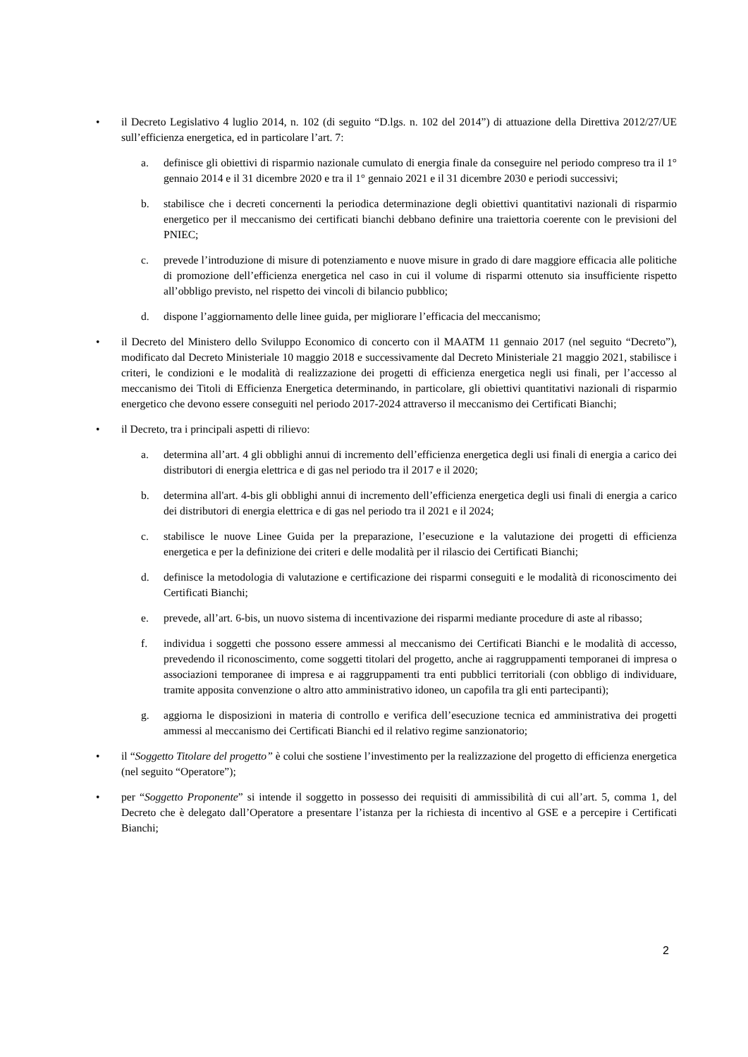• il Decreto Legislativo 4 luglio 2014, n. 102 (di seguito “D.lgs. n. 102 del 2014”) di attuazione della Direttiva 2012/27/UE sull’efficienza energetica, ed in particolare l’art. 7:
a. definisce gli obiettivi di risparmio nazionale cumulato di energia finale da conseguire nel periodo compreso tra il 1° gennaio 2014 e il 31 dicembre 2020 e tra il 1° gennaio 2021 e il 31 dicembre 2030 e periodi successivi;
b. stabilisce che i decreti concernenti la periodica determinazione degli obiettivi quantitativi nazionali di risparmio energetico per il meccanismo dei certificati bianchi debbano definire una traiettoria coerente con le previsioni del PNIEC;
c. prevede l’introduzione di misure di potenziamento e nuove misure in grado di dare maggiore efficacia alle politiche di promozione dell’efficienza energetica nel caso in cui il volume di risparmi ottenuto sia insufficiente rispetto all’obbligo previsto, nel rispetto dei vincoli di bilancio pubblico;
d. dispone l’aggiornamento delle linee guida, per migliorare l’efficacia del meccanismo;
• il Decreto del Ministero dello Sviluppo Economico di concerto con il MAATM 11 gennaio 2017 (nel seguito “Decreto”), modificato dal Decreto Ministeriale 10 maggio 2018 e successivamente dal Decreto Ministeriale 21 maggio 2021, stabilisce i criteri, le condizioni e le modalità di realizzazione dei progetti di efficienza energetica negli usi finali, per l’accesso al meccanismo dei Titoli di Efficienza Energetica determinando, in particolare, gli obiettivi quantitativi nazionali di risparmio energetico che devono essere conseguiti nel periodo 2017-2024 attraverso il meccanismo dei Certificati Bianchi;
• il Decreto, tra i principali aspetti di rilievo:
a. determina all’art. 4 gli obblighi annui di incremento dell’efficienza energetica degli usi finali di energia a carico dei distributori di energia elettrica e di gas nel periodo tra il 2017 e il 2020;
b. determina all'art. 4-bis gli obblighi annui di incremento dell’efficienza energetica degli usi finali di energia a carico dei distributori di energia elettrica e di gas nel periodo tra il 2021 e il 2024;
c. stabilisce le nuove Linee Guida per la preparazione, l’esecuzione e la valutazione dei progetti di efficienza energetica e per la definizione dei criteri e delle modalità per il rilascio dei Certificati Bianchi;
d. definisce la metodologia di valutazione e certificazione dei risparmi conseguiti e le modalità di riconoscimento dei Certificati Bianchi;
e. prevede, all’art. 6-bis, un nuovo sistema di incentivazione dei risparmi mediante procedure di aste al ribasso;
f. individua i soggetti che possono essere ammessi al meccanismo dei Certificati Bianchi e le modalità di accesso, prevedendo il riconoscimento, come soggetti titolari del progetto, anche ai raggruppamenti temporanei di impresa o associazioni temporanee di impresa e ai raggruppamenti tra enti pubblici territoriali (con obbligo di individuare, tramite apposita convenzione o altro atto amministrativo idoneo, un capofila tra gli enti partecipanti);
g. aggiorna le disposizioni in materia di controllo e verifica dell’esecuzione tecnica ed amministrativa dei progetti ammessi al meccanismo dei Certificati Bianchi ed il relativo regime sanzionatorio;
• il “Soggetto Titolare del progetto” è colui che sostiene l’investimento per la realizzazione del progetto di efficienza energetica (nel seguito “Operatore”);
• per “Soggetto Proponente” si intende il soggetto in possesso dei requisiti di ammissibilità di cui all’art. 5, comma 1, del Decreto che è delegato dall’Operatore a presentare l’istanza per la richiesta di incentivo al GSE e a percepire i Certificati Bianchi;
2